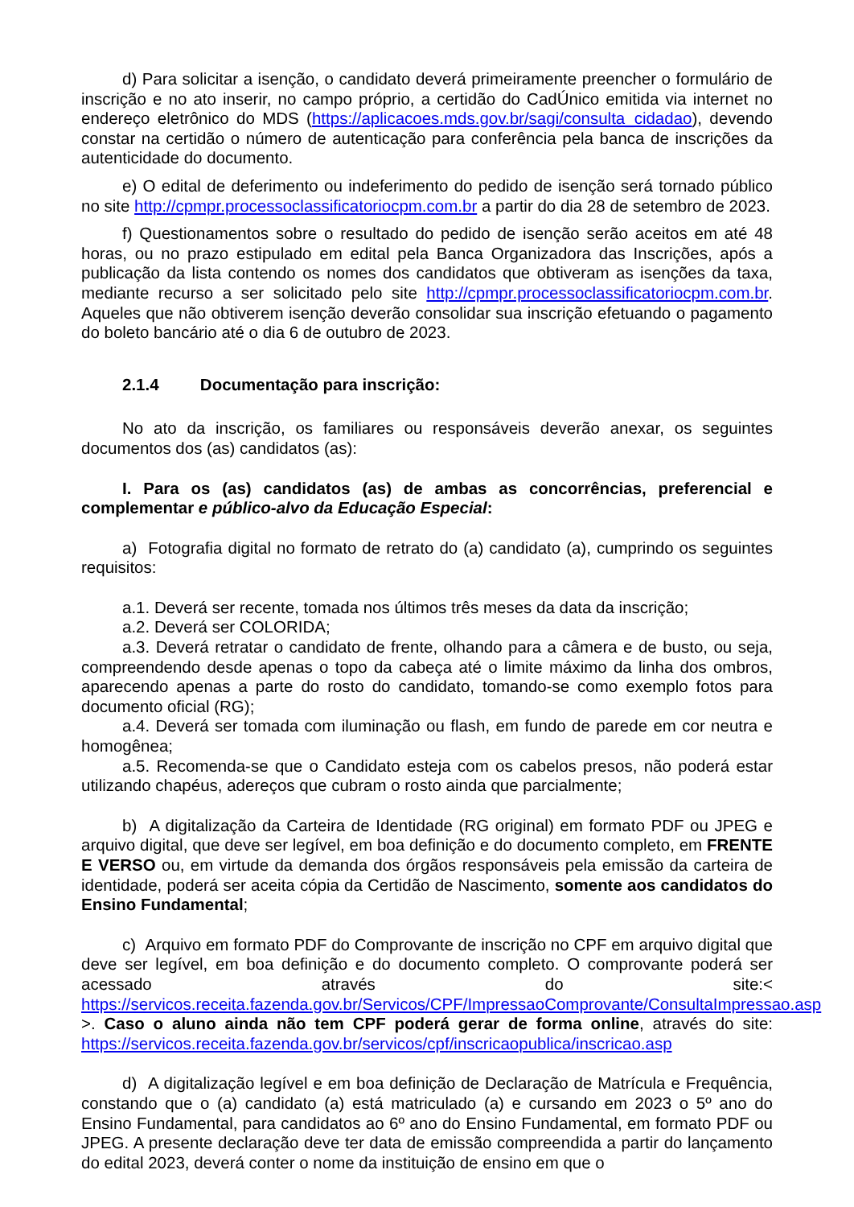d) Para solicitar a isenção, o candidato deverá primeiramente preencher o formulário de inscrição e no ato inserir, no campo próprio, a certidão do CadÚnico emitida via internet no endereço eletrônico do MDS (https://aplicacoes.mds.gov.br/sagi/consulta_cidadao), devendo constar na certidão o número de autenticação para conferência pela banca de inscrições da autenticidade do documento.
e) O edital de deferimento ou indeferimento do pedido de isenção será tornado público no site http://cpmpr.processoclassificatoriocpm.com.br a partir do dia 28 de setembro de 2023.
f) Questionamentos sobre o resultado do pedido de isenção serão aceitos em até 48 horas, ou no prazo estipulado em edital pela Banca Organizadora das Inscrições, após a publicação da lista contendo os nomes dos candidatos que obtiveram as isenções da taxa, mediante recurso a ser solicitado pelo site http://cpmpr.processoclassificatoriocpm.com.br. Aqueles que não obtiverem isenção deverão consolidar sua inscrição efetuando o pagamento do boleto bancário até o dia 6 de outubro de 2023.
2.1.4 Documentação para inscrição:
No ato da inscrição, os familiares ou responsáveis deverão anexar, os seguintes documentos dos (as) candidatos (as):
I. Para os (as) candidatos (as) de ambas as concorrências, preferencial e complementar e público-alvo da Educação Especial:
a) Fotografia digital no formato de retrato do (a) candidato (a), cumprindo os seguintes requisitos:
a.1. Deverá ser recente, tomada nos últimos três meses da data da inscrição;
a.2. Deverá ser COLORIDA;
a.3. Deverá retratar o candidato de frente, olhando para a câmera e de busto, ou seja, compreendendo desde apenas o topo da cabeça até o limite máximo da linha dos ombros, aparecendo apenas a parte do rosto do candidato, tomando-se como exemplo fotos para documento oficial (RG);
a.4. Deverá ser tomada com iluminação ou flash, em fundo de parede em cor neutra e homogênea;
a.5. Recomenda-se que o Candidato esteja com os cabelos presos, não poderá estar utilizando chapéus, adereços que cubram o rosto ainda que parcialmente;
b) A digitalização da Carteira de Identidade (RG original) em formato PDF ou JPEG e arquivo digital, que deve ser legível, em boa definição e do documento completo, em FRENTE E VERSO ou, em virtude da demanda dos órgãos responsáveis pela emissão da carteira de identidade, poderá ser aceita cópia da Certidão de Nascimento, somente aos candidatos do Ensino Fundamental;
c) Arquivo em formato PDF do Comprovante de inscrição no CPF em arquivo digital que deve ser legível, em boa definição e do documento completo. O comprovante poderá ser acessado através do site:< https://servicos.receita.fazenda.gov.br/Servicos/CPF/ImpressaoComprovante/ConsultaImpressao.asp >. Caso o aluno ainda não tem CPF poderá gerar de forma online, através do site: https://servicos.receita.fazenda.gov.br/servicos/cpf/inscricaopublica/inscricao.asp
d) A digitalização legível e em boa definição de Declaração de Matrícula e Frequência, constando que o (a) candidato (a) está matriculado (a) e cursando em 2023 o 5º ano do Ensino Fundamental, para candidatos ao 6º ano do Ensino Fundamental, em formato PDF ou JPEG. A presente declaração deve ter data de emissão compreendida a partir do lançamento do edital 2023, deverá conter o nome da instituição de ensino em que o